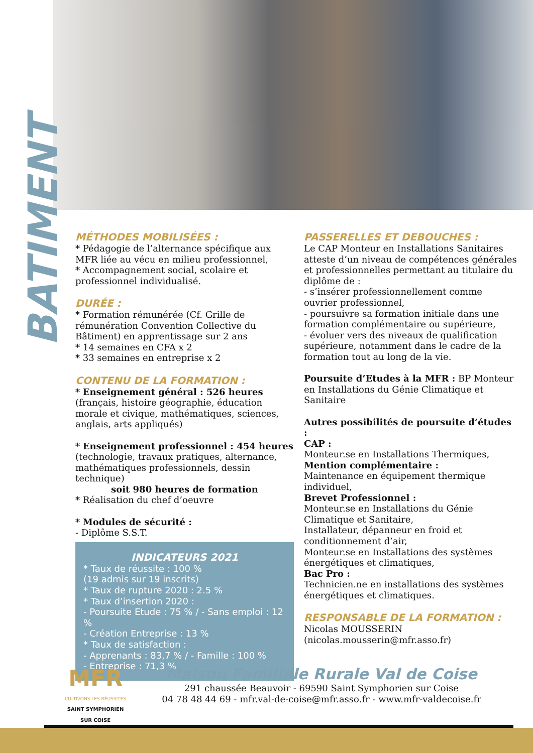BATIMENT
MÉTHODES MOBILISÉES :
* Pédagogie de l’alternance spécifique aux MFR liée au vécu en milieu professionnel,
* Accompagnement social, scolaire et professionnel individualisé.
DURÉE :
* Formation rémunérée (Cf. Grille de rémunération Convention Collective du Bâtiment) en apprentissage sur 2 ans
* 14 semaines en CFA x 2
* 33 semaines en entreprise x 2
CONTENU DE LA FORMATION :
* Enseignement général : 526 heures (français, histoire géographie, éducation morale et civique, mathématiques, sciences, anglais, arts appliqués)
* Enseignement professionnel : 454 heures (technologie, travaux pratiques, alternance, mathématiques professionnels, dessin technique)
soit 980 heures de formation
* Réalisation du chef d’oeuvre
* Modules de sécurité :
- Diplôme S.S.T.
INDICATEURS 2021
* Taux de réussite : 100 %
(19 admis sur 19 inscrits)
* Taux de rupture 2020 : 2.5 %
* Taux d’insertion 2020 :
- Poursuite Etude : 75 % / - Sans emploi : 12 %
- Création Entreprise : 13 %
* Taux de satisfaction :
- Apprenants : 83,7 % / - Famille : 100 %
- Entreprise : 71,3 %
PASSERELLES ET DEBOUCHES :
Le CAP Monteur en Installations Sanitaires atteste d’un niveau de compétences générales et professionnelles permettant au titulaire du diplôme de :
- s’insérer professionnellement comme ouvrier professionnel,
- poursuivre sa formation initiale dans une formation complémentaire ou supérieure,
- évoluer vers des niveaux de qualification supérieure, notamment dans le cadre de la formation tout au long de la vie.
Poursuite d’Etudes à la MFR : BP Monteur en Installations du Génie Climatique et Sanitaire
Autres possibilités de poursuite d’études :
CAP :
Monteur.se en Installations Thermiques,
Mention complémentaire :
Maintenance en équipement thermique individuel,
Brevet Professionnel :
Monteur.se en Installations du Génie Climatique et Sanitaire,
Installateur, dépanneur en froid et conditionnement d’air,
Monteur.se en Installations des systèmes énergétiques et climatiques,
Bac Pro :
Technicien.ne en installations des systèmes énergétiques et climatiques.
RESPONSABLE DE LA FORMATION :
Nicolas MOUSSERIN
(nicolas.mousserin@mfr.asso.fr)
MFR
CULTIVONS LES RÉUSSITES
SAINT SYMPHORIEN
SUR COISE
Maison Familiale Rurale Val de Coise
291 chaussée Beauvoir - 69590 Saint Symphorien sur Coise
04 78 48 44 69 - mfr.val-de-coise@mfr.asso.fr - www.mfr-valdecoise.fr